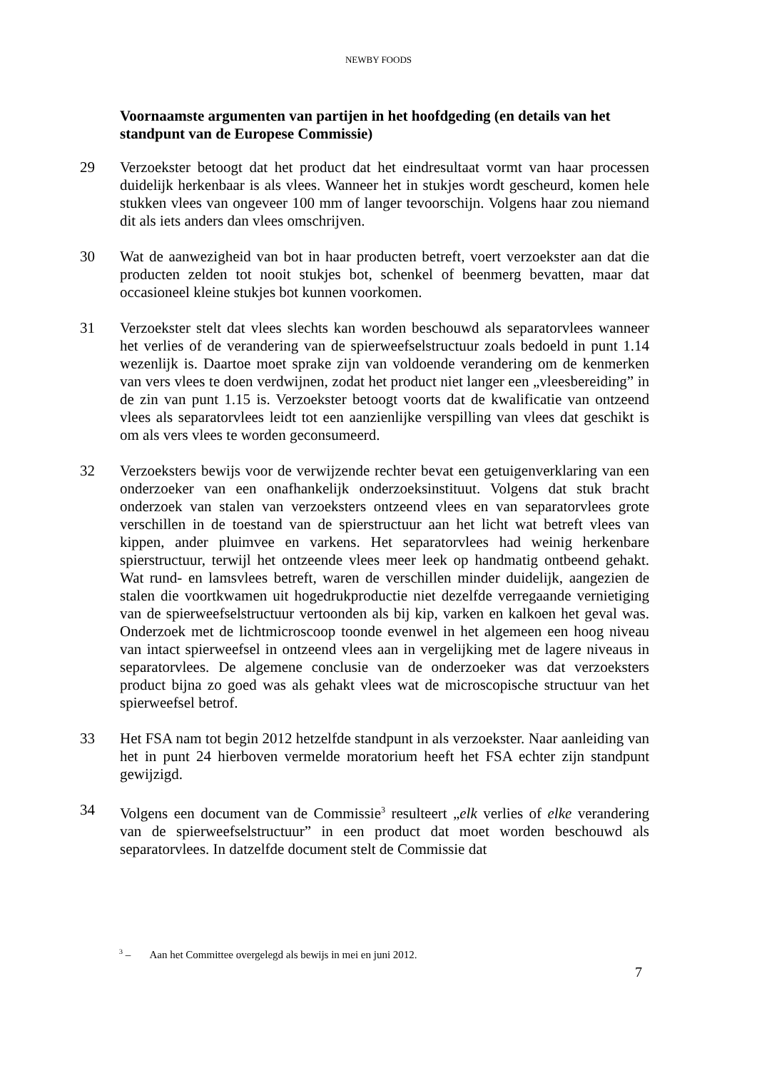NEWBY FOODS
Voornaamste argumenten van partijen in het hoofdgeding (en details van het standpunt van de Europese Commissie)
29 Verzoekster betoogt dat het product dat het eindresultaat vormt van haar processen duidelijk herkenbaar is als vlees. Wanneer het in stukjes wordt gescheurd, komen hele stukken vlees van ongeveer 100 mm of langer tevoorschijn. Volgens haar zou niemand dit als iets anders dan vlees omschrijven.
30 Wat de aanwezigheid van bot in haar producten betreft, voert verzoekster aan dat die producten zelden tot nooit stukjes bot, schenkel of beenmerg bevatten, maar dat occasioneel kleine stukjes bot kunnen voorkomen.
31 Verzoekster stelt dat vlees slechts kan worden beschouwd als separatorvlees wanneer het verlies of de verandering van de spierweefselstructuur zoals bedoeld in punt 1.14 wezenlijk is. Daartoe moet sprake zijn van voldoende verandering om de kenmerken van vers vlees te doen verdwijnen, zodat het product niet langer een „vleesbereiding” in de zin van punt 1.15 is. Verzoekster betoogt voorts dat de kwalificatie van ontzeend vlees als separatorvlees leidt tot een aanzienlijke verspilling van vlees dat geschikt is om als vers vlees te worden geconsumeerd.
32 Verzoeksters bewijs voor de verwijzende rechter bevat een getuigenverklaring van een onderzoeker van een onafhankelijk onderzoeksinstituut. Volgens dat stuk bracht onderzoek van stalen van verzoeksters ontzeend vlees en van separatorvlees grote verschillen in de toestand van de spierstructuur aan het licht wat betreft vlees van kippen, ander pluimvee en varkens. Het separatorvlees had weinig herkenbare spierstructuur, terwijl het ontzeende vlees meer leek op handmatig ontbeend gehakt. Wat rund- en lamsvlees betreft, waren de verschillen minder duidelijk, aangezien de stalen die voortkwamen uit hogedrukproductie niet dezelfde verregaande vernietiging van de spierweefselstructuur vertoonden als bij kip, varken en kalkoen het geval was. Onderzoek met de lichtmicroscoop toonde evenwel in het algemeen een hoog niveau van intact spierweefsel in ontzeend vlees aan in vergelijking met de lagere niveaus in separatorvlees. De algemene conclusie van de onderzoeker was dat verzoeksters product bijna zo goed was als gehakt vlees wat de microscopische structuur van het spierweefsel betrof.
33 Het FSA nam tot begin 2012 hetzelfde standpunt in als verzoekster. Naar aanleiding van het in punt 24 hierboven vermelde moratorium heeft het FSA echter zijn standpunt gewijzigd.
34 Volgens een document van de Commissie<sup>3</sup> resulteert „elk verlies of elke verandering van de spierweefselstructuur” in een product dat moet worden beschouwd als separatorvlees. In datzelfde document stelt de Commissie dat
<sup>3</sup> – Aan het Committee overgelegd als bewijs in mei en juni 2012.
7